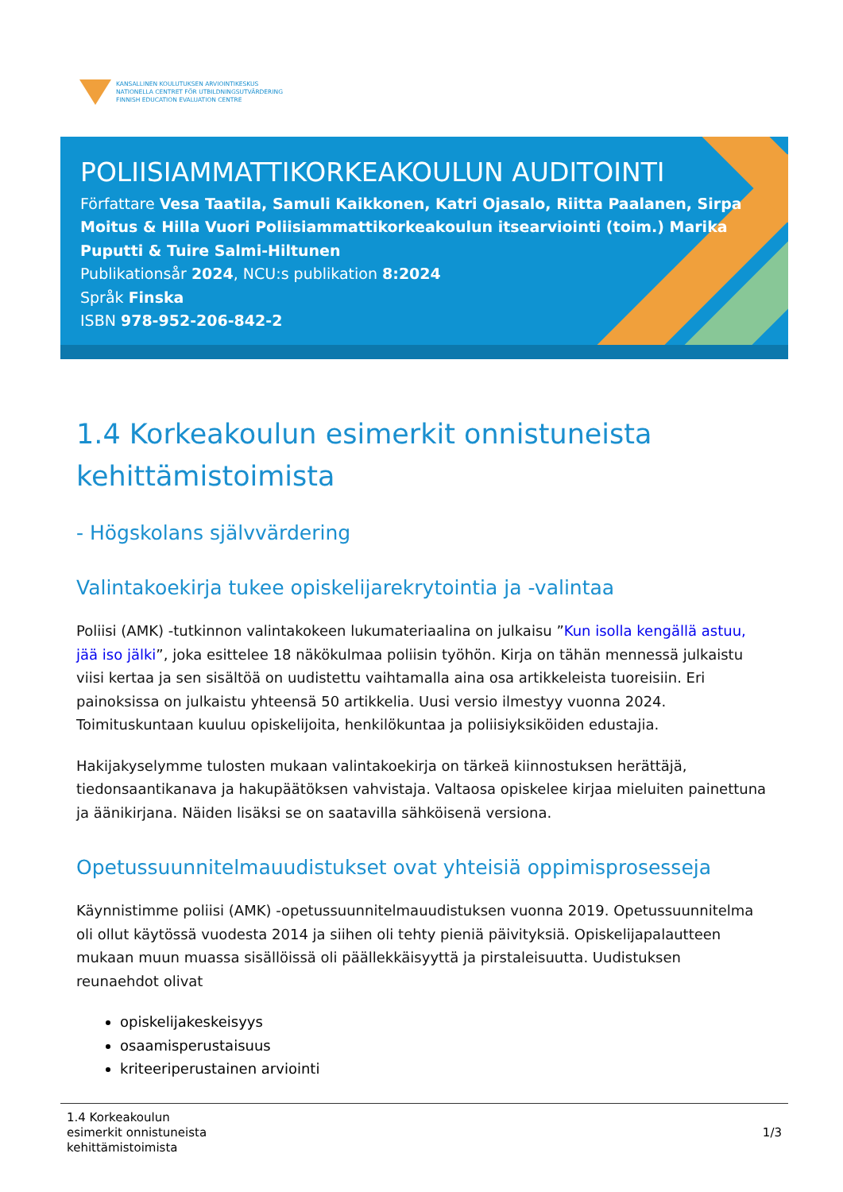KANSALLINEN KOULUTUKSEN ARVIOINTIKESKUS
NATIONELLA CENTRET FÖR UTBILDNINGSUTVÄRDERING
FINNISH EDUCATION EVALUATION CENTRE
POLIISIAMMATTIKORKEAKOULUN AUDITOINTI
Författare Vesa Taatila, Samuli Kaikkonen, Katri Ojasalo, Riitta Paalanen, Sirpa Moitus & Hilla Vuori Poliisiammattikorkeakoulun itsearviointi (toim.) Marika Puputti & Tuire Salmi-Hiltunen
Publikationsår 2024, NCU:s publikation 8:2024
Språk Finska
ISBN 978-952-206-842-2
1.4 Korkeakoulun esimerkit onnistuneista kehittämistoimista
- Högskolans självvärdering
Valintakoekirja tukee opiskelijarekrytointia ja -valintaa
Poliisi (AMK) -tutkinnon valintakokeen lukumateriaalina on julkaisu ”Kun isolla kengällä astuu, jää iso jälki”, joka esittelee 18 näkökulmaa poliisin työhön. Kirja on tähän mennessä julkaistu viisi kertaa ja sen sisältöä on uudistettu vaihtamalla aina osa artikkeleista tuoreisiin. Eri painoksissa on julkaistu yhteensä 50 artikkelia. Uusi versio ilmestyy vuonna 2024. Toimituskuntaan kuuluu opiskelijoita, henkilökuntaa ja poliisiyksiköiden edustajia.
Hakijakyselymme tulosten mukaan valintakoekirja on tärkeä kiinnostuksen herättäjä, tiedonsaantikanava ja hakupäätöksen vahvistaja. Valtaosa opiskelee kirjaa mieluiten painettuna ja äänikirjana. Näiden lisäksi se on saatavilla sähköisenä versiona.
Opetussuunnitelmauudistukset ovat yhteisiä oppimisprosesseja
Käynnistimme poliisi (AMK) -opetussuunnitelmauudistuksen vuonna 2019. Opetussuunnitelma oli ollut käytössä vuodesta 2014 ja siihen oli tehty pieniä päivityksiä. Opiskelijapalautteen mukaan muun muassa sisällöissä oli päällekkäisyyttä ja pirstaleisuutta. Uudistuksen reunaehdot olivat
opiskelijakeskeisyys
osaamisperustaisuus
kriteeriperustainen arviointi
1.4 Korkeakoulun
esimerkit onnistuneista
kehittämistoimista
1/3